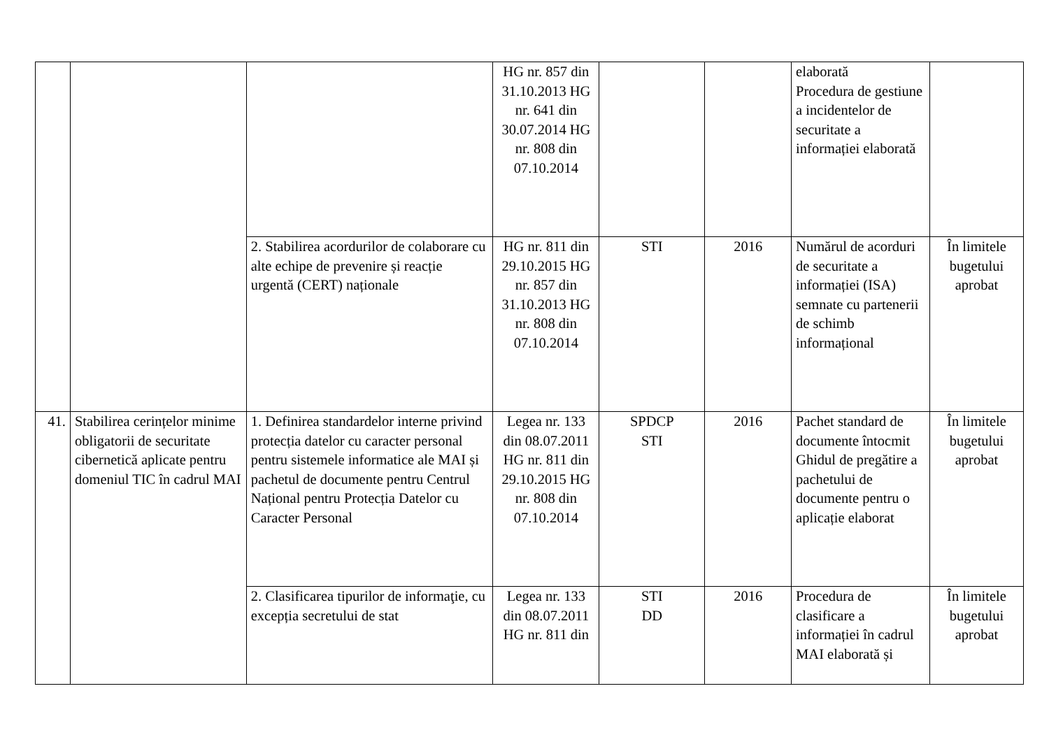| | | | HG nr. 857 din 31.10.2013 HG nr. 641 din 30.07.2014 HG nr. 808 din 07.10.2014 | | | elaborată Procedura de gestiune a incidentelor de securitate a informației elaborată | |
| | | 2. Stabilirea acordurilor de colaborare cu alte echipe de prevenire și reacție urgentă (CERT) naționale | HG nr. 811 din 29.10.2015 HG nr. 857 din 31.10.2013 HG nr. 808 din 07.10.2014 | STI | 2016 | Numărul de acorduri de securitate a informației (ISA) semnate cu partenerii de schimb informațional | În limitele bugetului aprobat |
| 41. | Stabilirea cerințelor minime obligatorii de securitate cibernetică aplicate pentru domeniul TIC în cadrul MAI | 1. Definirea standardelor interne privind protecția datelor cu caracter personal pentru sistemele informatice ale MAI și pachetul de documente pentru Centrul Național pentru Protecția Datelor cu Caracter Personal | Legea nr. 133 din 08.07.2011 HG nr. 811 din 29.10.2015 HG nr. 808 din 07.10.2014 | SPDCP STI | 2016 | Pachet standard de documente întocmit Ghidul de pregătire a pachetului de documente pentru o aplicație elaborat | În limitele bugetului aprobat |
| | | 2. Clasificarea tipurilor de informaţie, cu excepția secretului de stat | Legea nr. 133 din 08.07.2011 HG nr. 811 din | STI DD | 2016 | Procedura de clasificare a informației în cadrul MAI elaborată și | În limitele bugetului aprobat |